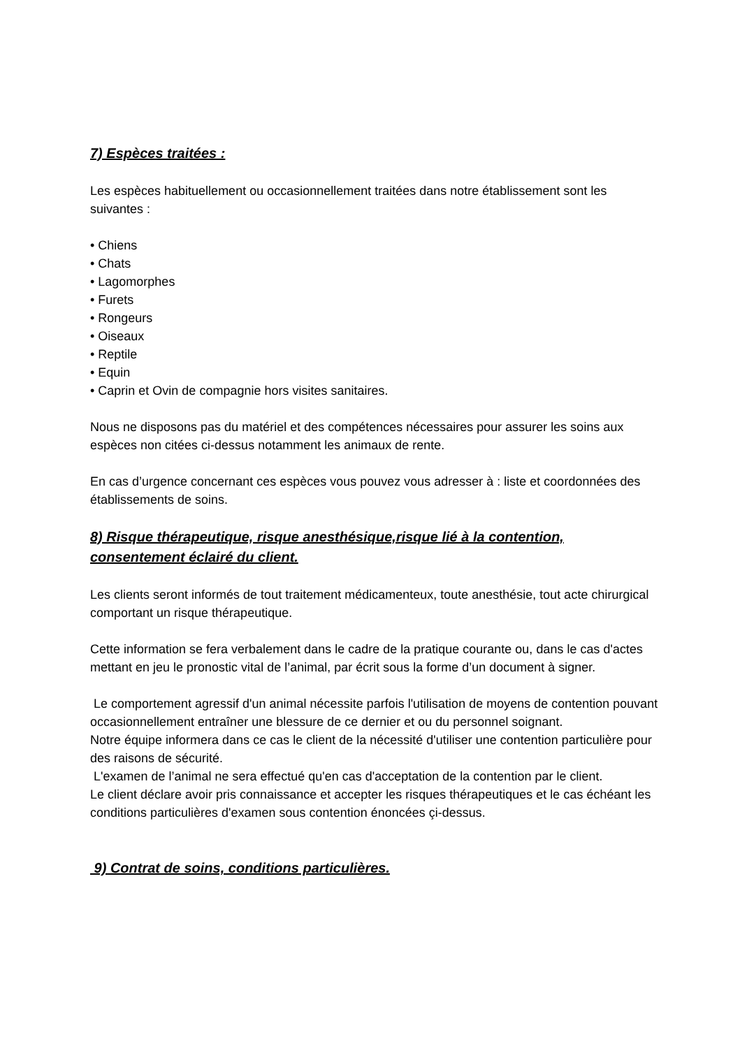7) Espèces traitées :
Les espèces habituellement ou occasionnellement traitées dans notre établissement sont les suivantes :
• Chiens
• Chats
• Lagomorphes
• Furets
• Rongeurs
• Oiseaux
• Reptile
• Equin
• Caprin et Ovin de compagnie hors visites sanitaires.
Nous ne disposons pas du matériel et des compétences nécessaires pour assurer les soins aux espèces non citées ci-dessus notamment les animaux de rente.
En cas d’urgence concernant ces espèces vous pouvez vous adresser à : liste et coordonnées des établissements de soins.
8) Risque thérapeutique, risque anesthésique,risque lié à la contention, consentement éclairé du client.
Les clients seront informés de tout traitement médicamenteux, toute anesthésie, tout acte chirurgical comportant un risque thérapeutique.
Cette information se fera verbalement dans le cadre de la pratique courante ou, dans le cas d'actes mettant en jeu le pronostic vital de l’animal, par écrit sous la forme d’un document à signer.
Le comportement agressif d'un animal nécessite parfois l'utilisation de moyens de contention pouvant occasionnellement entraîner une blessure de ce dernier et ou du personnel soignant.
Notre équipe informera dans ce cas le client de la nécessité d'utiliser une contention particulière pour des raisons de sécurité.
L'examen de l’animal ne sera effectué qu'en cas d'acceptation de la contention par le client.
Le client déclare avoir pris connaissance et accepter les risques thérapeutiques et le cas échéant les conditions particulières d'examen sous contention énoncées çi-dessus.
9) Contrat de soins, conditions particulières.